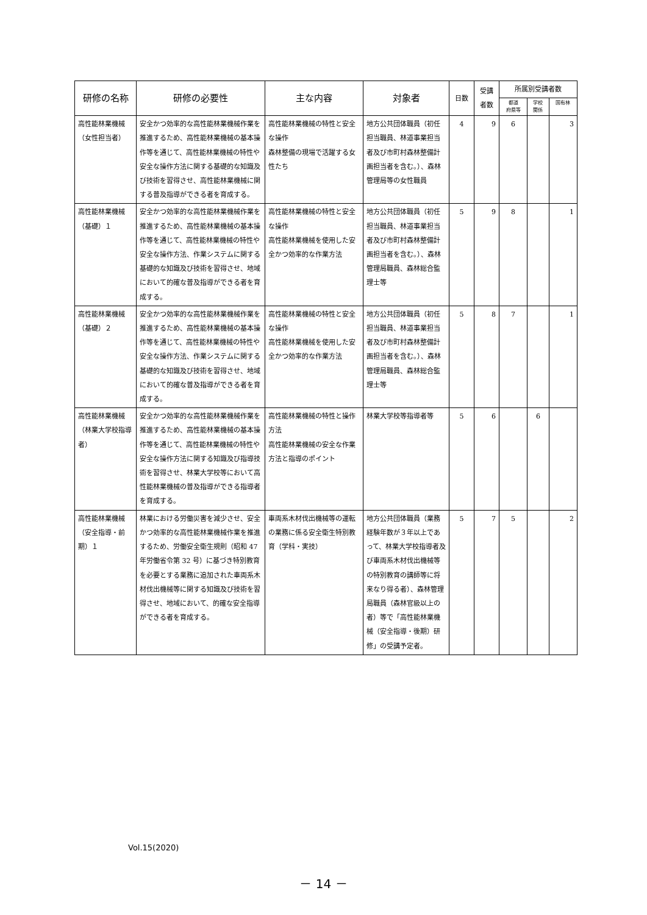| 研修の名称 | 研修の必要性 | 主な内容 | 対象者 | 日数 | 受講 者数 | 所属別受講者数 | | |
| --- | --- | --- | --- | --- | --- | --- | --- | --- |
| | | | | | | 都道 府県等 | 学校 関係 | 国有林 |
| 高性能林業機械（女性担当者） | 安全かつ効率的な高性能林業機械作業を推進するため、高性能林業機械の基本操作等を通じて、高性能林業機械の特性や安全な操作方法に関する基礎的な知識及び技術を習得させ、高性能林業機械に関する普及指導ができる者を育成する。 | 高性能林業機械の特性と安全な操作 森林整備の現場で活躍する女性たち | 地方公共団体職員（初任担当職員、林道事業担当者及び市町村森林整備計画担当者を含む。）、森林管理局等の女性職員 | 4 | 9 | 6 | | 3 |
| 高性能林業機械（基礎）１ | 安全かつ効率的な高性能林業機械作業を推進するため、高性能林業機械の基本操作等を通じて、高性能林業機械の特性や安全な操作方法、作業システムに関する基礎的な知識及び技術を習得させ、地域において的確な普及指導ができる者を育成する。 | 高性能林業機械の特性と安全な操作 高性能林業機械を使用した安全かつ効率的な作業方法 | 地方公共団体職員（初任担当職員、林道事業担当者及び市町村森林整備計画担当者を含む。）、森林管理局職員、森林総合監理士等 | 5 | 9 | 8 | | 1 |
| 高性能林業機械（基礎）２ | 安全かつ効率的な高性能林業機械作業を推進するため、高性能林業機械の基本操作等を通じて、高性能林業機械の特性や安全な操作方法、作業システムに関する基礎的な知識及び技術を習得させ、地域において的確な普及指導ができる者を育成する。 | 高性能林業機械の特性と安全な操作 高性能林業機械を使用した安全かつ効率的な作業方法 | 地方公共団体職員（初任担当職員、林道事業担当者及び市町村森林整備計画担当者を含む。）、森林管理局職員、森林総合監理士等 | 5 | 8 | 7 | | 1 |
| 高性能林業機械（林業大学校指導者） | 安全かつ効率的な高性能林業機械作業を推進するため、高性能林業機械の基本操作等を通じて、高性能林業機械の特性や安全な操作方法に関する知識及び指導技術を習得させ、林業大学校等において高性能林業機械の普及指導ができる指導者を育成する。 | 高性能林業機械の特性と操作方法 高性能林業機械の安全な作業方法と指導のポイント | 林業大学校等指導者等 | 5 | 6 | | 6 | |
| 高性能林業機械（安全指導・前期）１ | 林業における労働災害を減少させ、安全かつ効率的な高性能林業機械作業を推進するため、労働安全衛生規則（昭和 47 年労働省令第 32 号）に基づき特別教育を必要とする業務に追加された車両系木材伐出機械等に関する知識及び技術を習得させ、地域において、的確な安全指導ができる者を育成する。 | 車両系木材伐出機械等の運転の業務に係る安全衛生特別教育（学科・実技） | 地方公共団体職員（業務経験年数が３年以上であって、林業大学校指導者及び車両系木材伐出機械等の特別教育の講師等に将来なり得る者）、森林管理局職員（森林官級以上の者）等で「高性能林業機械（安全指導・後期）研修」の受講予定者。 | 5 | 7 | 5 | | 2 |
Vol.15(2020)
－ 14 －